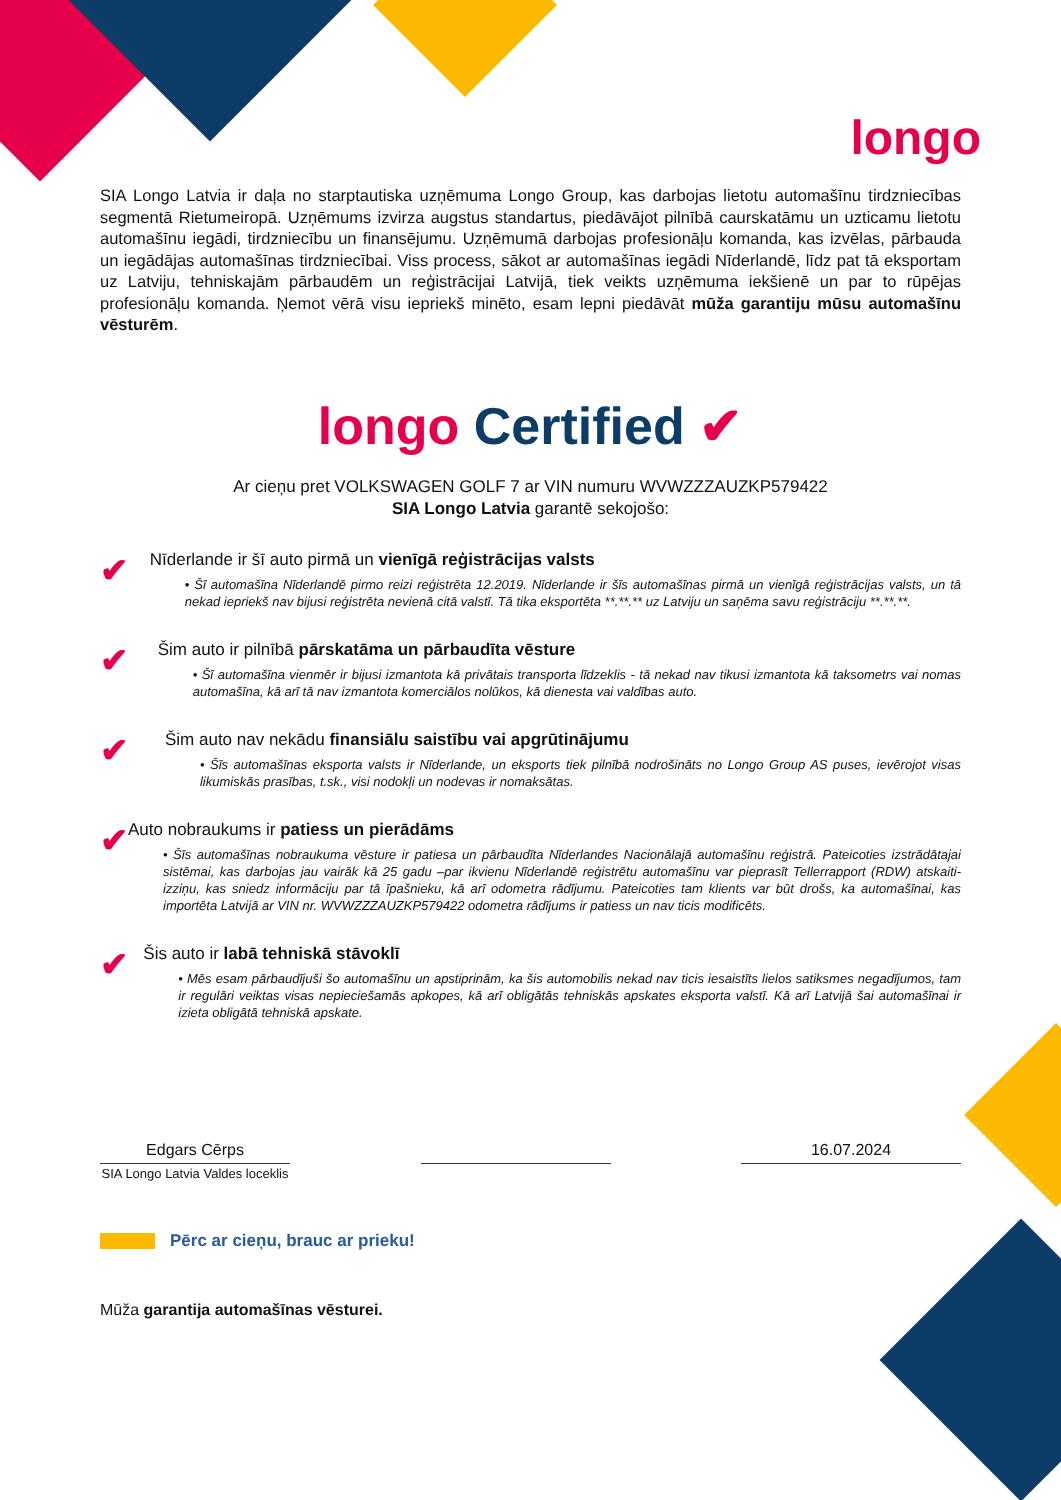longo
SIA Longo Latvia ir daļa no starptautiska uzņēmuma Longo Group, kas darbojas lietotu automašīnu tirdzniecības segmentā Rietumeiropā. Uzņēmums izvirza augstus standartus, piedāvājot pilnībā caurskatāmu un uzticamu lietotu automašīnu iegādi, tirdzniecību un finansējumu. Uzņēmumā darbojas profesionāļu komanda, kas izvēlas, pārbauda un iegādājas automašīnas tirdzniecībai. Viss process, sākot ar automašīnas iegādi Nīderlandē, līdz pat tā eksportam uz Latviju, tehniskajām pārbaudēm un reģistrācijai Latvijā, tiek veikts uzņēmuma iekšienē un par to rūpējas profesionāļu komanda. Ņemot vērā visu iepriekš minēto, esam lepni piedāvāt mūža garantiju mūsu automašīnu vēsturēm.
longo Certified ✔
Ar cieņu pret VOLKSWAGEN GOLF 7 ar VIN numuru WVWZZZAUZKP579422
SIA Longo Latvia garantē sekojošo:
✔
Nīderlande ir šī auto pirmā un vienīgā reģistrācijas valsts
• Šī automašīna Nīderlandē pirmo reizi reģistrēta 12.2019. Nīderlande ir šīs automašīnas pirmā un vienīgā reģistrācijas valsts, un tā nekad iepriekš nav bijusi reģistrēta nevienā citā valstī. Tā tika eksportēta **.**.** uz Latviju un saņēma savu reģistrāciju **.**.**.
✔
Šim auto ir pilnībā pārskatāma un pārbaudīta vēsture
• Šī automašīna vienmēr ir bijusi izmantota kā privātais transporta līdzeklis - tā nekad nav tikusi izmantota kā taksometrs vai nomas automašīna, kā arī tā nav izmantota komerciālos nolūkos, kā dienesta vai valdības auto.
✔
Šim auto nav nekādu finansiālu saistību vai apgrūtinājumu
• Šīs automašīnas eksporta valsts ir Nīderlande, un eksports tiek pilnībā nodrošināts no Longo Group AS puses, ievērojot visas likumiskās prasības, t.sk., visi nodokļi un nodevas ir nomaksātas.
✔
Auto nobraukums ir patiess un pierādāms
• Šīs automašīnas nobraukuma vēsture ir patiesa un pārbaudīta Nīderlandes Nacionālajā automašīnu reģistrā. Pateicoties izstrādātajai sistēmai, kas darbojas jau vairāk kā 25 gadu –par ikvienu Nīderlandē reģistrētu automašīnu var pieprasīt Tellerrapport (RDW) atskaiti-izziņu, kas sniedz informāciju par tā īpašnieku, kā arī odometra rādījumu. Pateicoties tam klients var būt drošs, ka automašīnai, kas importēta Latvijā ar VIN nr. WVWZZZAUZKP579422 odometra rādījums ir patiess un nav ticis modificēts.
✔
Šis auto ir labā tehniskā stāvoklī
• Mēs esam pārbaudījuši šo automašīnu un apstiprinām, ka šis automobilis nekad nav ticis iesaistīts lielos satiksmes negadījumos, tam ir regulāri veiktas visas nepieciešamās apkopes, kā arī obligātās tehniskās apskates eksporta valstī. Kā arī Latvijā šai automašīnai ir izieta obligātā tehniskā apskate.
Edgars Cērps 16.07.2024
SIA Longo Latvia Valdes loceklis
Pērc ar cieņu, brauc ar prieku!
Mūža garantija automašīnas vēsturei.